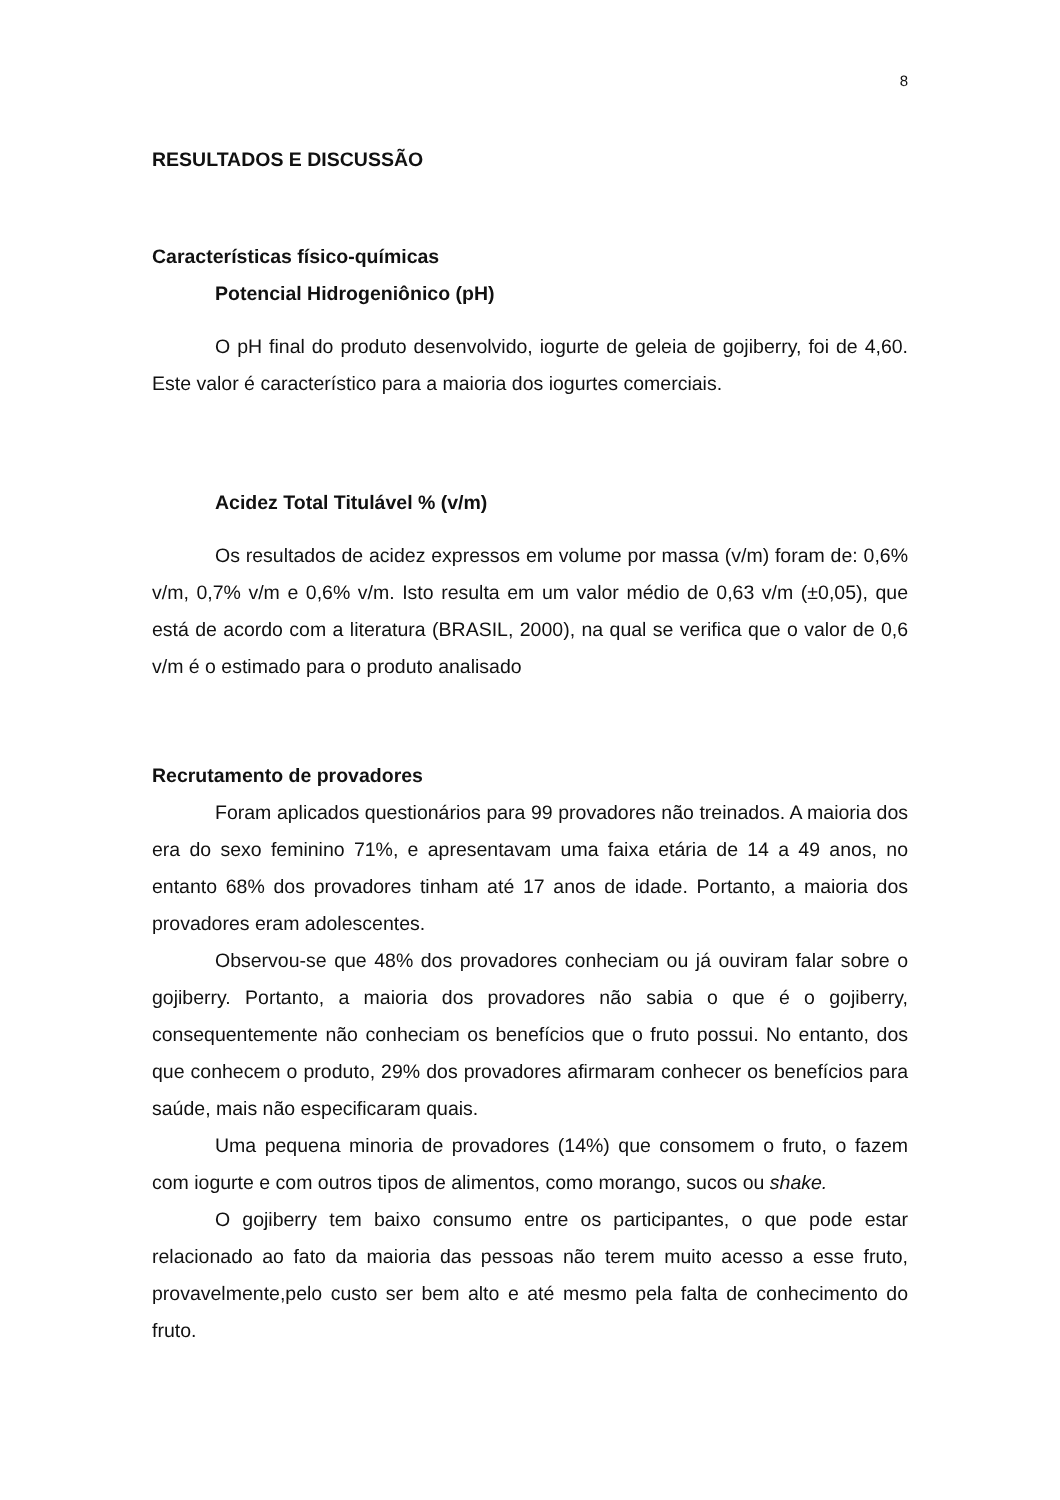8
RESULTADOS E DISCUSSÃO
Características físico-químicas
Potencial Hidrogeniônico (pH)
O pH final do produto desenvolvido, iogurte de geleia de gojiberry, foi de 4,60. Este valor é característico para a maioria dos iogurtes comerciais.
Acidez Total Titulável % (v/m)
Os resultados de acidez expressos em volume por massa (v/m) foram de: 0,6% v/m, 0,7% v/m e 0,6% v/m. Isto resulta em um valor médio de 0,63 v/m (±0,05), que está de acordo com a literatura (BRASIL, 2000), na qual se verifica que o valor de 0,6 v/m é o estimado para o produto analisado
Recrutamento de provadores
Foram aplicados questionários para 99 provadores não treinados. A maioria dos era do sexo feminino 71%, e apresentavam uma faixa etária de 14 a 49 anos, no entanto 68% dos provadores tinham até 17 anos de idade. Portanto, a maioria dos provadores eram adolescentes.
Observou-se que 48% dos provadores conheciam ou já ouviram falar sobre o gojiberry. Portanto, a maioria dos provadores não sabia o que é o gojiberry, consequentemente não conheciam os benefícios que o fruto possui. No entanto, dos que conhecem o produto, 29% dos provadores afirmaram conhecer os benefícios para saúde, mais não especificaram quais.
Uma pequena minoria de provadores (14%) que consomem o fruto, o fazem com iogurte e com outros tipos de alimentos, como morango, sucos ou shake.
O gojiberry tem baixo consumo entre os participantes, o que pode estar relacionado ao fato da maioria das pessoas não terem muito acesso a esse fruto, provavelmente,pelo custo ser bem alto e até mesmo pela falta de conhecimento do fruto.